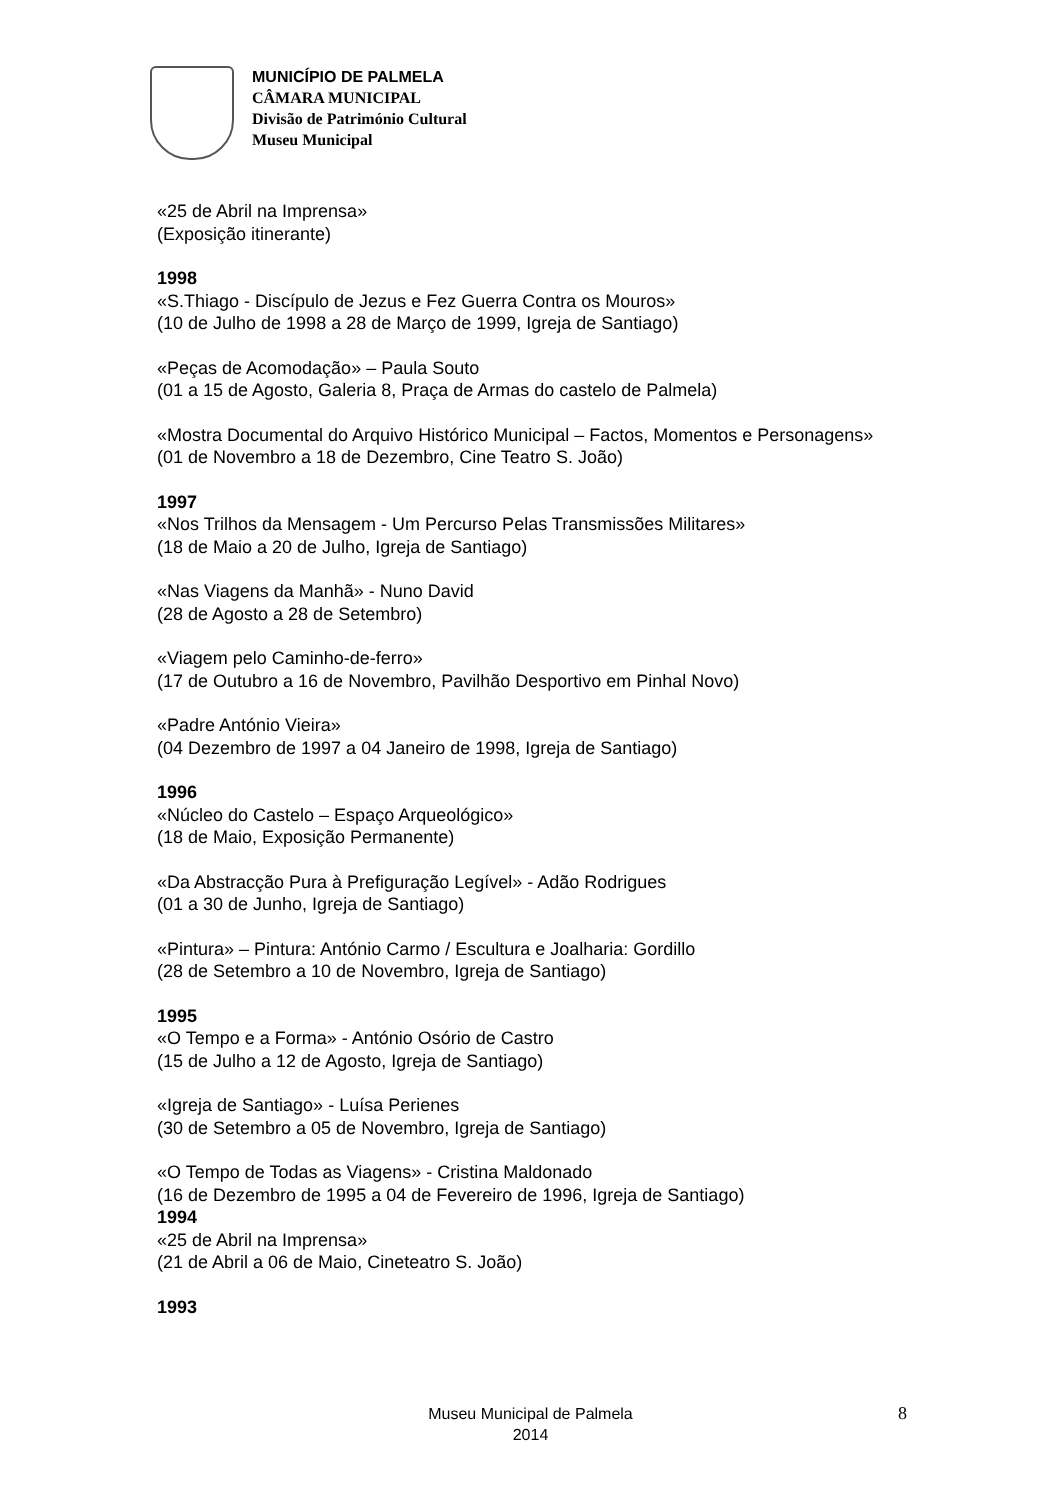MUNICÍPIO DE PALMELA
CÂMARA MUNICIPAL
Divisão de Património Cultural
Museu Municipal
«25 de Abril na Imprensa»
(Exposição itinerante)
1998
«S.Thiago - Discípulo de Jezus e Fez Guerra Contra os Mouros»
(10 de Julho de 1998 a 28 de Março de 1999, Igreja de Santiago)
«Peças de Acomodação» – Paula Souto
(01 a 15 de Agosto, Galeria 8, Praça de Armas do castelo de Palmela)
«Mostra Documental do Arquivo Histórico Municipal – Factos, Momentos e Personagens»
(01 de Novembro a 18 de Dezembro, Cine Teatro S. João)
1997
«Nos Trilhos da Mensagem - Um Percurso Pelas Transmissões Militares»
(18 de Maio a 20 de Julho, Igreja de Santiago)
«Nas Viagens da Manhã» - Nuno David
(28 de Agosto a 28 de Setembro)
«Viagem pelo Caminho-de-ferro»
(17 de Outubro a 16 de Novembro, Pavilhão Desportivo em Pinhal Novo)
«Padre António Vieira»
(04 Dezembro de 1997 a 04 Janeiro de 1998, Igreja de Santiago)
1996
«Núcleo do Castelo – Espaço Arqueológico»
(18 de Maio, Exposição Permanente)
«Da Abstracção Pura à Prefiguração Legível» - Adão Rodrigues
(01 a 30 de Junho, Igreja de Santiago)
«Pintura» – Pintura: António Carmo / Escultura e Joalharia: Gordillo
(28 de Setembro a 10 de Novembro, Igreja de Santiago)
1995
«O Tempo e a Forma» - António Osório de Castro
(15 de Julho a 12 de Agosto, Igreja de Santiago)
«Igreja de Santiago» - Luísa Perienes
(30 de Setembro a 05 de Novembro, Igreja de Santiago)
«O Tempo de Todas as Viagens» - Cristina Maldonado
(16 de Dezembro de 1995 a 04 de Fevereiro de 1996, Igreja de Santiago)
1994
«25 de Abril na Imprensa»
(21 de Abril a 06 de Maio, Cineteatro S. João)
1993
Museu Municipal de Palmela
2014
8